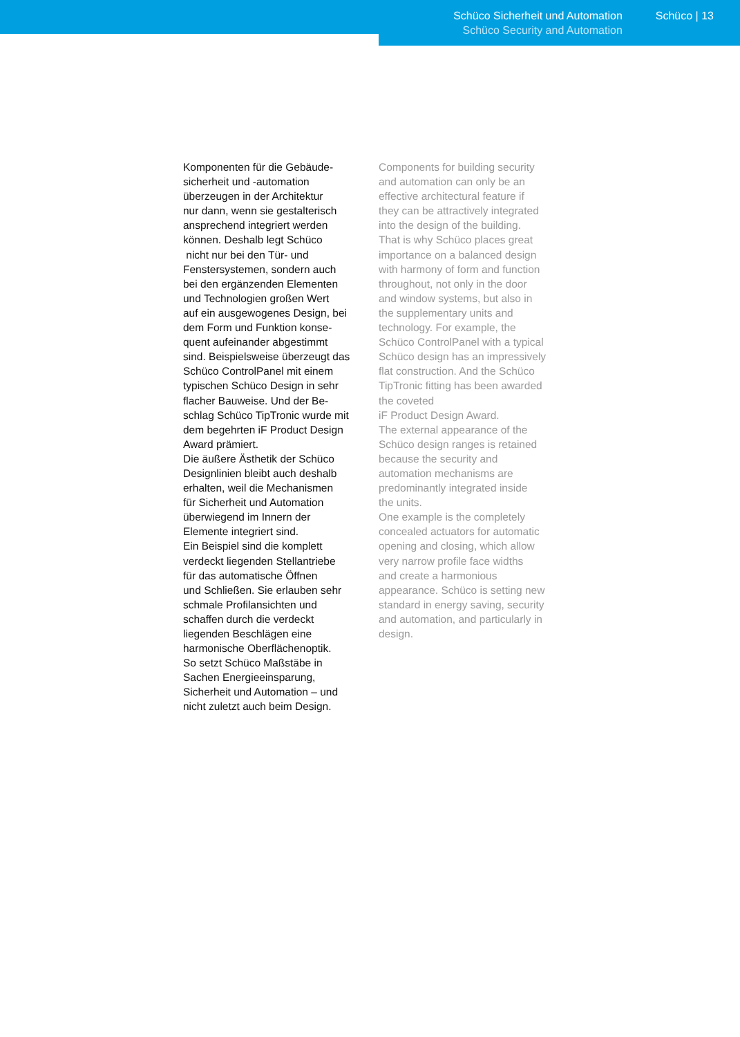Schüco Sicherheit und Automation
Schüco Security and Automation
Schüco | 13
Komponenten für die Gebäude-
sicherheit und -automation
überzeugen in der Architektur
nur dann, wenn sie gestalterisch
ansprechend integriert werden
können. Deshalb legt Schüco
nicht nur bei den Tür- und
Fenstersystemen, sondern auch
bei den ergänzenden Elementen
und Technologien großen Wert
auf ein ausgewogenes Design, bei
dem Form und Funktion konse-
quent aufeinander abgestimmt
sind. Beispielsweise überzeugt das
Schüco ControlPanel mit einem
typischen Schüco Design in sehr
flacher Bauweise. Und der Be-
schlag Schüco TipTronic wurde mit
dem begehrten iF Product Design
Award prämiert.
Die äußere Ästhetik der Schüco
Designlinien bleibt auch deshalb
erhalten, weil die Mechanismen
für Sicherheit und Automation
überwiegend im Innern der
Elemente integriert sind.
Ein Beispiel sind die komplett
verdeckt liegenden Stellantriebe
für das automatische Öffnen
und Schließen. Sie erlauben sehr
schmale Profilansichten und
schaffen durch die verdeckt
liegenden Beschlägen eine
harmonische Oberflächenoptik.
So setzt Schüco Maßstäbe in
Sachen Energieeinsparung,
Sicherheit und Automation – und
nicht zuletzt auch beim Design.
Components for building security
and automation can only be an
effective architectural feature if
they can be attractively integrated
into the design of the building.
That is why Schüco places great
importance on a balanced design
with harmony of form and function
throughout, not only in the door
and window systems, but also in
the supplementary units and
technology. For example, the
Schüco ControlPanel with a typical
Schüco design has an impressively
flat construction. And the Schüco
TipTronic fitting has been awarded
the coveted
iF Product Design Award.
The external appearance of the
Schüco design ranges is retained
because the security and
automation mechanisms are
predominantly integrated inside
the units.
One example is the completely
concealed actuators for automatic
opening and closing, which allow
very narrow profile face widths
and create a harmonious
appearance. Schüco is setting new
standard in energy saving, security
and automation, and particularly in
design.